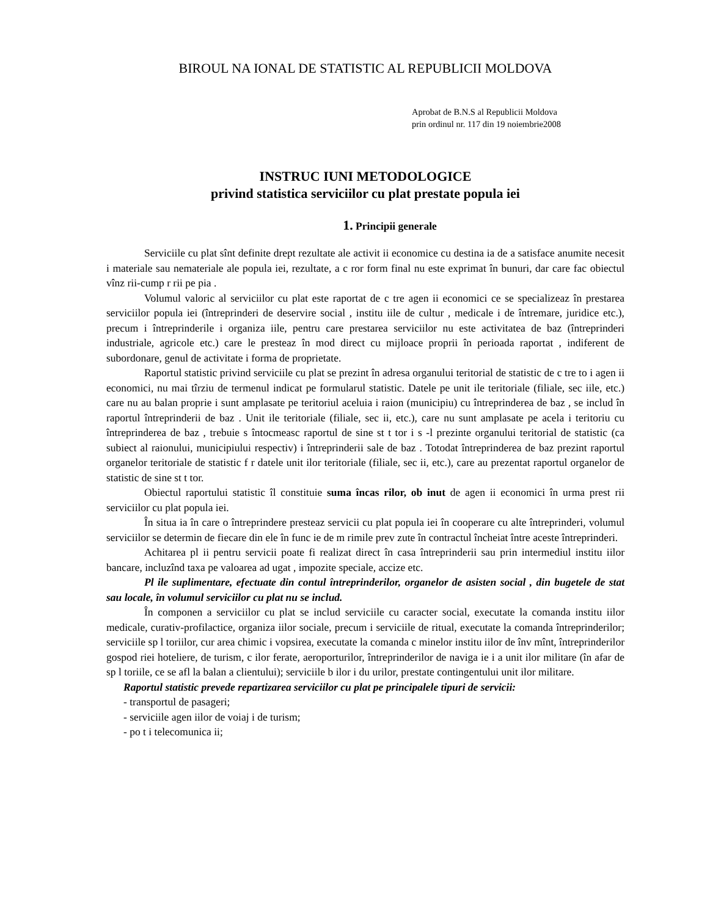BIROUL NA IONAL DE STATISTIC AL REPUBLICII MOLDOVA
Aprobat de B.N.S al Republicii Moldova
prin ordinul nr. 117 din 19 noiembrie2008
INSTRUC IUNI METODOLOGICE
privind statistica serviciilor cu plat prestate popula iei
1. Principii generale
Serviciile cu plat sînt definite drept rezultate ale activit ii economice cu destina ia de a satisface anumite necesit i materiale sau nemateriale ale popula iei, rezultate, a c ror form final nu este exprimat în bunuri, dar care fac obiectul vînz rii-cump r rii pe pia .
Volumul valoric al serviciilor cu plat este raportat de c tre agen ii economici ce se specializeaz în prestarea serviciilor popula iei (întreprinderi de deservire social , institu iile de cultur , medicale i de întremare, juridice etc.), precum i întreprinderile i organiza iile, pentru care prestarea serviciilor nu este activitatea de baz (întreprinderi industriale, agricole etc.) care le presteaz în mod direct cu mijloace proprii în perioada raportat , indiferent de subordonare, genul de activitate i forma de proprietate.
Raportul statistic privind serviciile cu plat se prezint în adresa organului teritorial de statistic de c tre to i agen ii economici, nu mai tîrziu de termenul indicat pe formularul statistic. Datele pe unit ile teritoriale (filiale, sec iile, etc.) care nu au balan proprie i sunt amplasate pe teritoriul aceluia i raion (municipiu) cu întreprinderea de baz , se includ în raportul întreprinderii de baz . Unit ile teritoriale (filiale, sec ii, etc.), care nu sunt amplasate pe acela i teritoriu cu întreprinderea de baz , trebuie s întocmeasc raportul de sine st t tor i s -l prezinte organului teritorial de statistic (ca subiect al raionului, municipiului respectiv) i întreprinderii sale de baz . Totodat întreprinderea de baz prezint raportul organelor teritoriale de statistic f r datele unit ilor teritoriale (filiale, sec ii, etc.), care au prezentat raportul organelor de statistic de sine st t tor.
Obiectul raportului statistic îl constituie suma încas rilor, ob inut de agen ii economici în urma prest rii serviciilor cu plat popula iei.
În situa ia în care o întreprindere presteaz servicii cu plat popula iei în cooperare cu alte întreprinderi, volumul serviciilor se determin de fiecare din ele în func ie de m rimile prev zute în contractul încheiat între aceste întreprinderi.
Achitarea pl ii pentru servicii poate fi realizat direct în casa întreprinderii sau prin intermediul institu iilor bancare, incluzînd taxa pe valoarea ad ugat , impozite speciale, accize etc.
Pl ile suplimentare, efectuate din contul întreprinderilor, organelor de asisten social , din bugetele de stat sau locale, în volumul serviciilor cu plat nu se includ.
În componen a serviciilor cu plat se includ serviciile cu caracter social, executate la comanda institu iilor medicale, curativ-profilactice, organiza iilor sociale, precum i serviciile de ritual, executate la comanda întreprinderilor; serviciile sp l toriilor, cur area chimic i vopsirea, executate la comanda c minelor institu iilor de înv mînt, întreprinderilor gospod riei hoteliere, de turism, c ilor ferate, aeroporturilor, întreprinderilor de naviga ie i a unit ilor militare (în afar de sp l toriile, ce se afl la balan a clientului); serviciile b ilor i du urilor, prestate contingentului unit ilor militare.
Raportul statistic prevede repartizarea serviciilor cu plat pe principalele tipuri de servicii:
- transportul de pasageri;
- serviciile agen iilor de voiaj i de turism;
- po t i telecomunica ii;